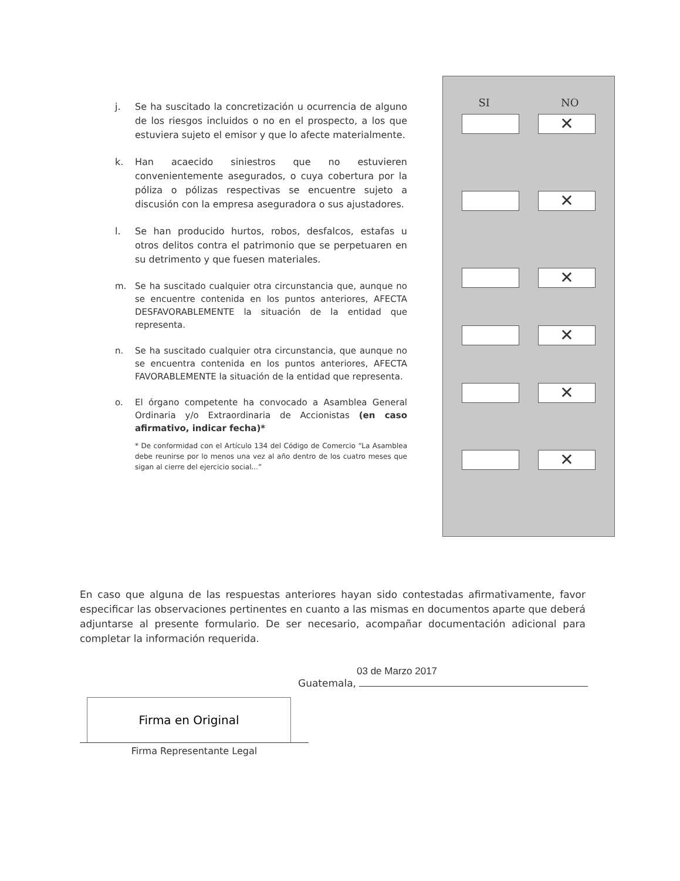j. Se ha suscitado la concretización u ocurrencia de alguno de los riesgos incluidos o no en el prospecto, a los que estuviera sujeto el emisor y que lo afecte materialmente.
k. Han acaecido siniestros que no estuvieren convenientemente asegurados, o cuya cobertura por la póliza o pólizas respectivas se encuentre sujeto a discusión con la empresa aseguradora o sus ajustadores.
l. Se han producido hurtos, robos, desfalcos, estafas u otros delitos contra el patrimonio que se perpetuaren en su detrimento y que fuesen materiales.
m. Se ha suscitado cualquier otra circunstancia que, aunque no se encuentre contenida en los puntos anteriores, AFECTA DESFAVORABLEMENTE la situación de la entidad que representa.
n. Se ha suscitado cualquier otra circunstancia, que aunque no se encuentra contenida en los puntos anteriores, AFECTA FAVORABLEMENTE la situación de la entidad que representa.
o. El órgano competente ha convocado a Asamblea General Ordinaria y/o Extraordinaria de Accionistas (en caso afirmativo, indicar fecha)*
* De conformidad con el Artículo 134 del Código de Comercio “La Asamblea debe reunirse por lo menos una vez al año dentro de los cuatro meses que sigan al cierre del ejercicio social...”
SI NO
✕
✕
✕
✕
✕
✕
En caso que alguna de las respuestas anteriores hayan sido contestadas afirmativamente, favor especificar las observaciones pertinentes en cuanto a las mismas en documentos aparte que deberá adjuntarse al presente formulario. De ser necesario, acompañar documentación adicional para completar la información requerida.
03 de Marzo 2017
Guatemala,
Firma en Original
Firma Representante Legal